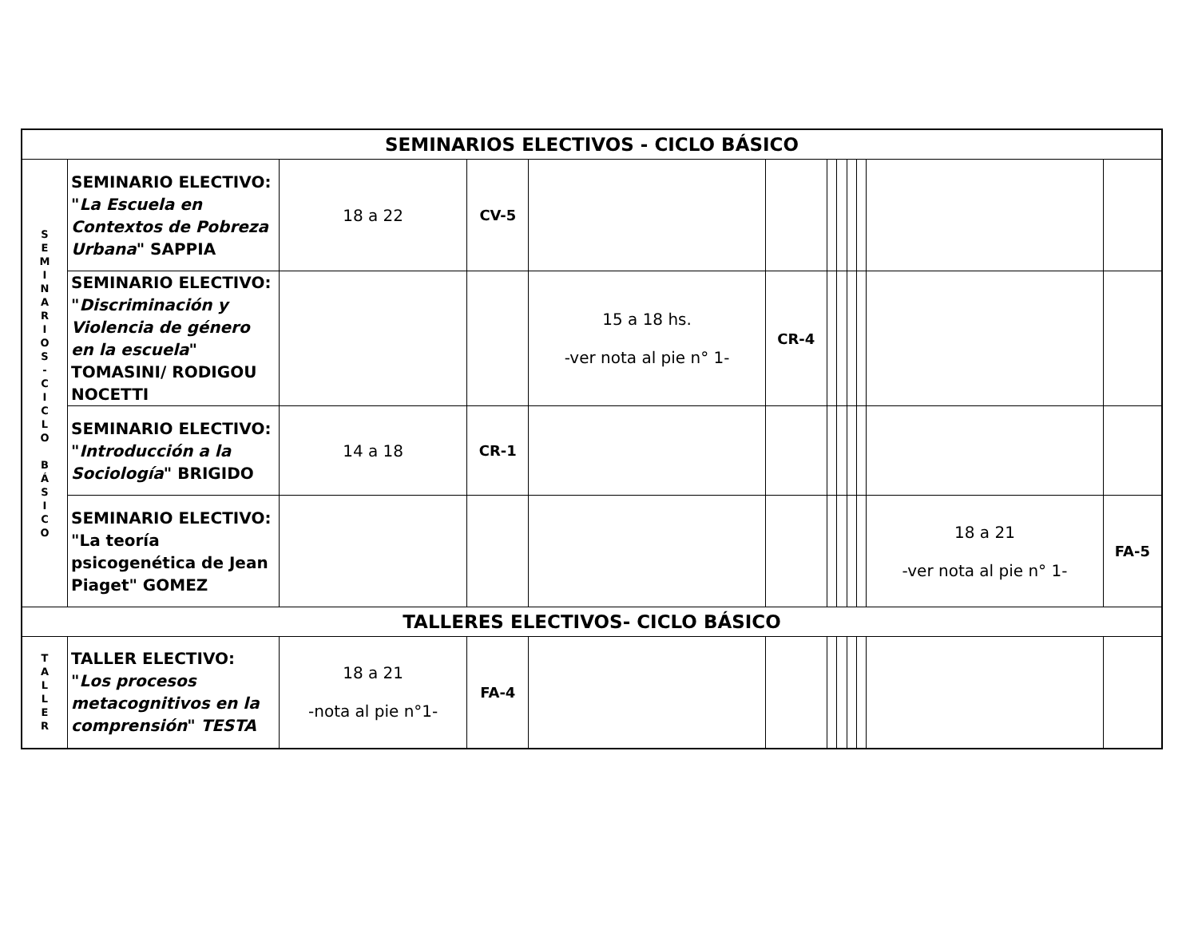| SEMINARIOS ELECTIVOS - CICLO BÁSICO | | | | | | | | | | | |
| S E M I N A R I O S - C I C L O B Á S I C O | SEMINARIO ELECTIVO: " La Escuela en Contextos de Pobreza Urbana " SAPPIA | 18 a 22 | CV-5 | | | | | | | | |
| | SEMINARIO ELECTIVO: " Discriminación y Violencia de género en la escuela " TOMASINI/ RODIGOU NOCETTI | | | 15 a 18 hs. -ver nota al pie n° 1- | CR-4 | | | | | | |
| | SEMINARIO ELECTIVO: " Introducción a la Sociología " BRIGIDO | 14 a 18 | CR-1 | | | | | | | | |
| | SEMINARIO ELECTIVO: "La teoría psicogenética de Jean Piaget" GOMEZ | | | | | | | | | 18 a 21 -ver nota al pie n° 1- | FA-5 |
| TALLERES ELECTIVOS- CICLO BÁSICO | | | | | | | | | | | |
| T A L L E R | TALLER ELECTIVO: " Los procesos metacognitivos en la comprensión " TESTA | 18 a 21 -nota al pie n°1- | FA-4 | | | | | | | | |